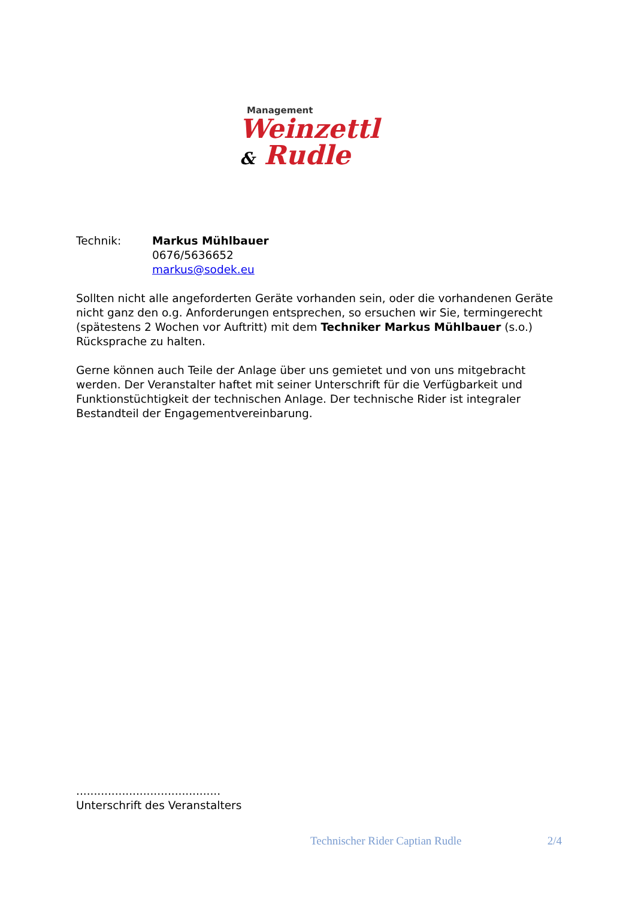Management
Weinzettl & Rudle
Technik: Markus Mühlbauer
0676/5636652
markus@sodek.eu
Sollten nicht alle angeforderten Geräte vorhanden sein, oder die vorhandenen Geräte nicht ganz den o.g. Anforderungen entsprechen, so ersuchen wir Sie, termingerecht (spätestens 2 Wochen vor Auftritt) mit dem Techniker Markus Mühlbauer (s.o.) Rücksprache zu halten.
Gerne können auch Teile der Anlage über uns gemietet und von uns mitgebracht werden. Der Veranstalter haftet mit seiner Unterschrift für die Verfügbarkeit und Funktionstüchtigkeit der technischen Anlage. Der technische Rider ist integraler Bestandteil der Engagementvereinbarung.
.........................................
Unterschrift des Veranstalters
Technischer Rider Captian Rudle 2/4